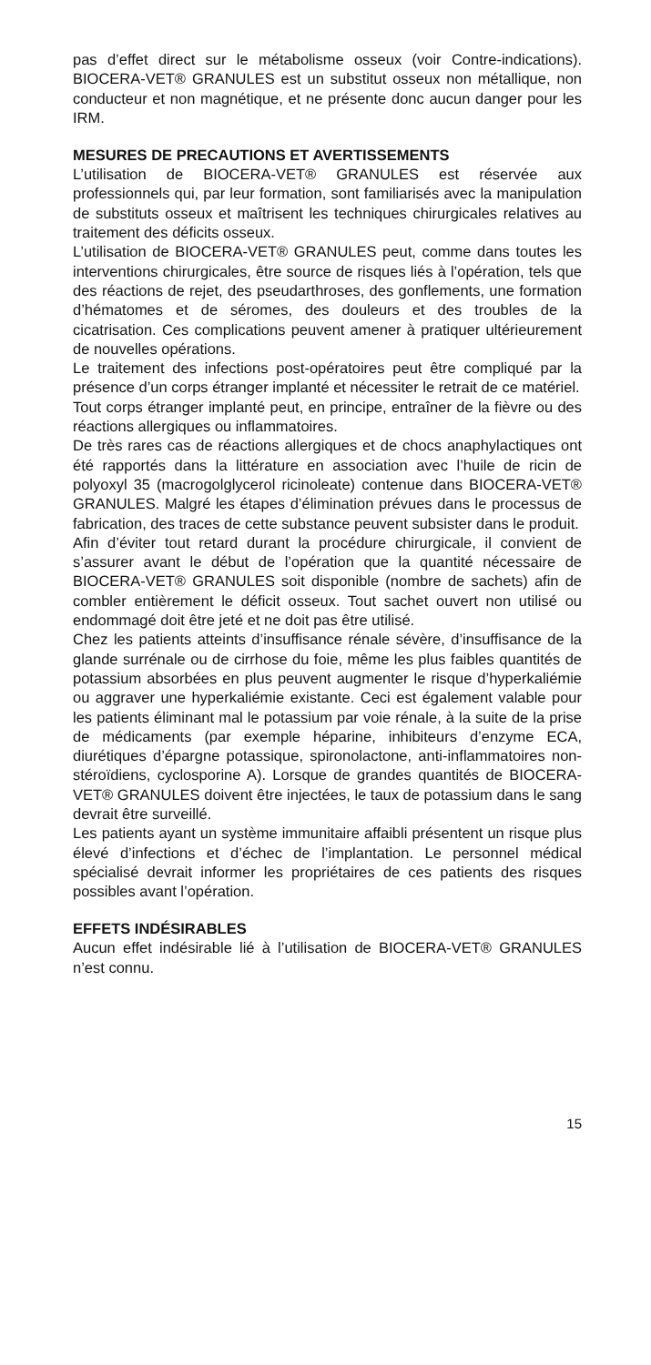pas d’effet direct sur le métabolisme osseux (voir Contre-indica­tions). BIOCERA-VET® GRANULES est un substitut osseux non métallique, non conducteur et non magnétique, et ne pré­sente donc aucun danger pour les IRM.
MESURES DE PRECAUTIONS ET AVERTISSEMENTS
L’utilisation de BIOCERA-VET® GRANULES est réservée aux professionnels qui, par leur formation, sont familiarisés avec la manipulation de substituts osseux et maîtrisent les techniques chirurgicales relatives au traitement des déficits osseux.
L’utilisation de BIOCERA-VET® GRANULES peut, comme dans toutes les interventions chirurgicales, être source de risques liés à l’opération, tels que des réactions de rejet, des pseudarthroses, des gonflements, une formation d’hématomes et de séromes, des douleurs et des troubles de la cicatrisation. Ces complications peuvent amener à pratiquer ultérieurement de nouvelles opérations.
Le traitement des infections post-opératoires peut être compli­qué par la présence d’un corps étranger implanté et nécessiter le retrait de ce matériel.
Tout corps étranger implanté peut, en principe, entraîner de la fièvre ou des réactions allergiques ou inflammatoires.
De très rares cas de réactions allergiques et de chocs anaphy­lactiques ont été rapportés dans la littérature en association avec l’huile de ricin de polyoxyl 35 (macrogolglycerol ricinoleate) contenue dans BIOCERA-VET® GRANULES. Malgré les étapes d’élimination prévues dans le processus de fabrication, des traces de cette substance peuvent subsister dans le produit.
Afin d’éviter tout retard durant la procédure chirurgicale, il con­vient de s’assurer avant le début de l’opération que la quantité nécessaire de BIOCERA-VET® GRANULES soit disponible (nombre de sachets) afin de combler entièrement le déficit os­seux. Tout sachet ouvert non utilisé ou endommagé doit être jeté et ne doit pas être utilisé.
Chez les patients atteints d’insuffisance rénale sévère, d’in­suffisance de la glande surrénale ou de cirrhose du foie, même les plus faibles quantités de potassium absorbées en plus peu­vent augmenter le risque d’hyperkaliémie ou aggraver une hy­perkaliémie existante. Ceci est également valable pour les pa­tients éliminant mal le potassium par voie rénale, à la suite de la prise de médicaments (par exemple héparine, inhibiteurs d’en­zyme ECA, diurétiques d’épargne potassique, spironolactone, anti-inflammatoires non-stéroïdiens, cyclosporine A). Lorsque de grandes quantités de BIOCERA-VET® GRANULES doivent être injectées, le taux de potassium dans le sang devrait être surveillé.
Les patients ayant un système immunitaire affaibli présentent un risque plus élevé d’infections et d’échec de l’implantation. Le personnel médical spécialisé devrait informer les propriétaires de ces patients des risques possibles avant l’opération.
EFFETS INDÉSIRABLES
Aucun effet indésirable lié à l’utilisation de BIOCERA-VET® GRANULES n’est connu.
15